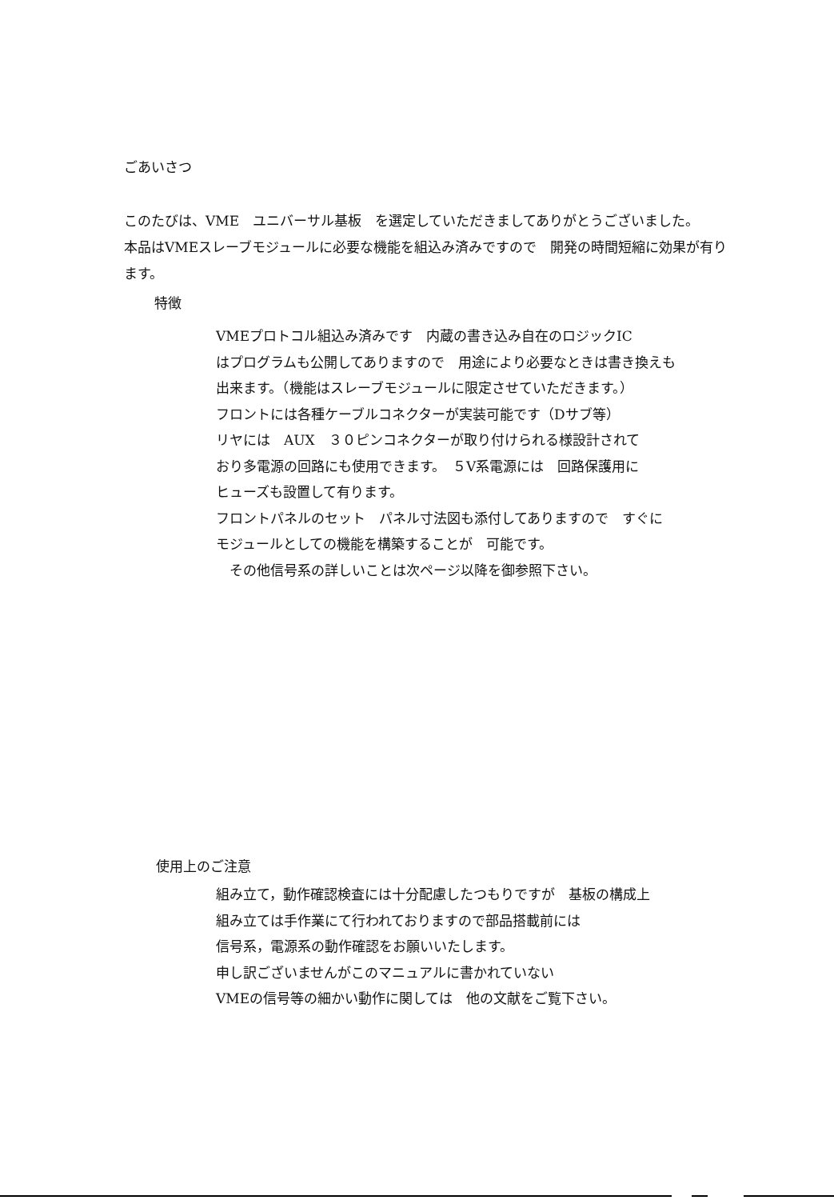ごあいさつ
このたびは、VME　ユニバーサル基板　を選定していただきましてありがとうございました。
本品はVMEスレーブモジュールに必要な機能を組込み済みですので　開発の時間短縮に効果が有ります。
特徴
VMEプロトコル組込み済みです　内蔵の書き込み自在のロジックIC
はプログラムも公開してありますので　用途により必要なときは書き換えも
出来ます。（機能はスレーブモジュールに限定させていただきます。）
フロントには各種ケーブルコネクターが実装可能です（Dサブ等）
リヤには　AUX　３０ピンコネクターが取り付けられる様設計されて
おり多電源の回路にも使用できます。　５V系電源には　回路保護用に
ヒューズも設置して有ります。
フロントパネルのセット　パネル寸法図も添付してありますので　すぐに
モジュールとしての機能を構築することが　可能です。
　その他信号系の詳しいことは次ページ以降を御参照下さい。
使用上のご注意
組み立て，動作確認検査には十分配慮したつもりですが　基板の構成上
組み立ては手作業にて行われておりますので部品搭載前には
信号系，電源系の動作確認をお願いいたします。
申し訳ございませんがこのマニュアルに書かれていない
VMEの信号等の細かい動作に関しては　他の文献をご覧下さい。